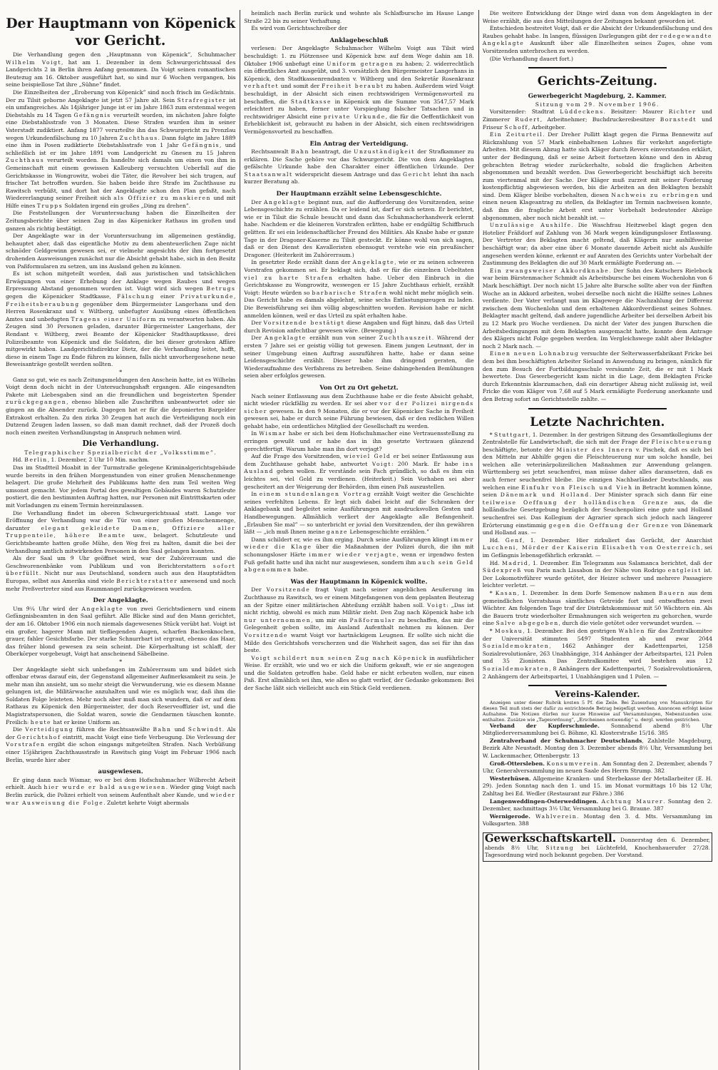Der Hauptmann von Köpenick vor Gericht.
Die Verhandlung gegen den „Hauptmann von Köpenick“, Schuhmacher Wilhelm Voigt, hat am 1. Dezember in dem Schwurgerichtssaal des Landgerichts 2 in Berlin ihren Anfang genommen. Da Voigt seinen romantischen Beutezug am 16. Oktober ausgeführt hat, so sind nur 6 Wochen vergangen, bis seine beispiellose Tat ihre „Sühne“ findet.
Die Einzelheiten der „Eroberung von Köpenick“ sind noch frisch im Gedächtnis. Der zu Tilsit geborne Angeklagte ist jetzt 57 Jahre alt. Sein Strafregister ist ein umfangreiches. Als 14jähriger Junge ist er im Jahre 1863 zum erstenmal wegen Diebstahls zu 14 Tagen Gefängnis verurteilt worden, im nächsten Jahre folgte eine Diebstahlsstrafe von 3 Monaten. Diese Strafen wurden ihm in seiner Vaterstadt zudiktiert. Anfang 1877 verurteilte ihn das Schwurgericht zu Prenzlau wegen Urkundenfälschung zu 10 Jahren Zuchthaus. Dann folgte im Jahre 1889 eine ihm in Posen zudiktierte Diebstahlsstrafe von 1 Jahr Gefängnis, und schließlich ist er im Jahre 1891 vom Landgericht zu Gnesen zu 15 Jahren Zuchthaus verurteilt worden. Es handelte sich damals um einen von ihm in Gemeinschaft mit einem gewissen Kalleuberg versuchten Ueberfall auf die Gerichtskasse in Wongrowitz, wobei die Täter, die Revolver bei sich trugen, auf frischer Tat betroffen wurden. Sie haben beide ihre Strafe im Zuchthause zu Rawitsch verbüßt, und dort hat der Angeklagte schon den Plan gefaßt, nach Wiedererlangung seiner Freiheit sich als Offizier zu maskieren und mit Hilfe eines Trupps Soldaten irgend ein großes „Ding zu drehen“.
Die Feststellungen der Voruntersuchung haben die Einzelheiten der Zeitungsberichte über seinen Zug in das Köpenicker Rathaus im großen und ganzen als richtig bestätigt.
Der Angeklagte war in der Voruntersuchung im allgemeinen geständig, behauptet aber, daß das eigentliche Motiv zu dem abenteuerlichen Zuge nicht schnöder Geldgewinn gewesen sei, er vielmehr angesichts der ihm fortgesetzt drohenden Ausweisungen zunächst nur die Absicht gehabt habe, sich in den Besitz von Paßformularen zu setzen, um ins Ausland gehen zu können.
Es ist schon mitgeteilt worden, daß aus juristischen und tatsächlichen Erwägungen von einer Erhebung der Anklage wegen Raubes und wegen Erpressung Abstand genommen worden ist. Voigt wird sich wegen Betrugs gegen die Köpenicker Stadtkasse, Fälschung einer Privaturkunde, Freiheitsberaubung gegenüber dem Bürgermeister Langerhans und den Herren Rosenkranz und v. Wiltberg, unbefugter Ausübung eines öffentlichen Amtes und unbefugten Tragens einer Uniform zu verantworten haben. Als Zeugen sind 30 Personen geladen, darunter Bürgermeister Langerhans, der Rendant v. Wiltberg, zwei Beamte der Köpenicker Stadthauptkasse, drei Polizeibeamte von Köpenick und die Soldaten, die bei dieser grotesken Affäre mitgewirkt haben. Landgerichtsdirektor Dietz, der die Verhandlung leitet, hofft, diese in einem Tage zu Ende führen zu können, falls nicht unvorhergesehene neue Beweisanträge gestellt werden sollten.
*
Ganz so gut, wie es nach Zeitungsmeldungen den Anschein hatte, ist es Wilhelm Voigt denn doch nicht in der Untersuchungshaft ergangen. Alle eingesandten Pakete mit Liebesgaben sind an die freundlichen und begeisterten Spender zurückgegangen, ebenso blieben alle Zuschriften unbeantwortet oder sie gingen an die Absender zurück. Dagegen hat er für die deponierten Bargelder Extrakost erhalten. Zu den zirka 30 Zeugen hat auch die Verteidigung noch ein Dutzend Zeugen laden lassen, so daß man damit rechnet, daß der Prozeß doch noch einen zweiten Verhandlungstag in Anspruch nehmen wird.
Die Verhandlung.
Telegraphischer Spezialbericht der „Volksstimme“.
Hd. Berlin, 1. Dezember, 2 Uhr 10 Min. nachm.
Das im Stadtteil Moabit in der Turmstraße gelegene Kriminalgerichtsgebäude wurde bereits in den frühen Morgenstunden von einer großen Menschenmenge belagert. Die große Mehrheit des Publikums hatte den zum Teil weiten Weg umsonst gemacht. Vor jedem Portal des gewaltigen Gebäudes waren Schutzleute postiert, die den bestimmten Auftrag hatten, nur Personen mit Eintrittskarten oder mit Vorladungen zu einem Termin hereinzulassen.
Die Verhandlung findet im oberen Schwurgerichtssaal statt. Lange vor Eröffnung der Verhandlung war die Tür von einer großen Menschenmenge, darunter elegant gekleidete Damen, Offiziere aller Truppenteile, höhere Beamte usw., belagert. Schutzleute und Gerichtsbeamte hatten große Mühe, den Weg frei zu halten, damit die bei der Verhandlung amtlich mitwirkenden Personen in den Saal gelangen konnten.
Als der Saal um 9 Uhr geöffnet wird, war der Zuhörerraum und die Geschworenenbänke vom Publikum und von Berichterstattern sofort überfüllt. Nicht nur aus Deutschland, sondern auch aus den Hauptstädten Europas, selbst aus Amerika sind viele Berichterstatter anwesend und noch mehr Preßvertreter sind aus Raummangel zurückgewiesen worden.
Der Angeklagte.
Um 9¼ Uhr wird der Angeklagte von zwei Gerichtsdienern und einem Gefängnisbeamten in den Saal geführt. Alle Blicke sind auf den Mann gerichtet, der am 16. Oktober 1906 ein noch niemals dagewesenes Stück verübt hat. Voigt ist ein großer, hagerer Mann mit tiefliegenden Augen, scharfen Backenknochen, grauer, fahler Gesichtsfarbe. Der starke Schnurrbart ist ergraut, ebenso das Haar, das früher blond gewesen zu sein scheint. Die Körperhaltung ist schlaff, der Oberkörper vorgebeugt, Voigt hat anscheinend Säbelbeine.
*
Der Angeklagte sieht sich unbefangen im Zuhörerraum um und bildet sich offenbar etwas darauf ein, der Gegenstand allgemeiner Aufmerksamkeit zu sein. Je mehr man ihn ansieht, um so mehr steigt die Verwunderung, wie es diesem Manne gelungen ist, die Militärwache anzuhalten und wie es möglich war, daß ihm die Soldaten Folge leisteten. Mehr noch aber muß man sich wundern, daß er auf dem Rathaus zu Köpenick den Bürgermeister, der doch Reserveoffizier ist, und die Magistratspersonen, die Soldat waren, sowie die Gendarmen täuschen konnte. Freilich: heute hat er keine Uniform an.
Die Verteidigung führen die Rechtsanwälte Bahn und Schwindt. Als der Gerichtshof eintritt, macht Voigt eine tiefe Verbeugung. Die Verlesung der Vorstrafen ergibt die schon eingangs mitgeteilten Strafen. Nach Verbüßung einer 15jährigen Zuchthausstrafe in Rawitsch ging Voigt im Februar 1906 nach Berlin, wurde hier aber
ausgewiesen.
Er ging dann nach Wismar, wo er bei dem Hofschuhmacher Wilbrecht Arbeit erhielt. Auch hier wurde er bald ausgewiesen. Wieder ging Voigt nach Berlin zurück, die Polizei erhielt von seinem Aufenthalt aber Kunde, und wieder war Ausweisung die Folge. Zuletzt kehrte Voigt abermals
heimlich nach Berlin zurück und wohnte als Schlafbursche im Hause Lange Straße 22 bis zu seiner Verhaftung.
Es wird vom Gerichtsschreiber der
Anklagebeschluß
verlesen: Der Angeklagte Schuhmacher Wilhelm Voigt aus Tilsit wird beschuldigt: 1. zu Plötzensee und Köpenick bzw. auf dem Wege dahin am 18. Oktober 1906 unbefugt eine Uniform getragen zu haben; 2. widerrechtlich ein öffentliches Amt ausgeübt, und 3. vorsätzlich den Bürgermeister Langerhans in Köpenick, den Stadtkassenrendanten v. Wiltberg und den Sekretär Rosenkranz verhaftet und somit der Freiheit beraubt zu haben. Außerdem wird Voigt beschuldigt, in der Absicht sich einen rechtswidrigen Vermögensvorteil zu beschaffen, die Stadtkasse in Köpenick um die Summe von 3547,57 Mark erleichtert zu haben, ferner unter Vorspieglung falscher Tatsachen und in rechtswidriger Absicht eine private Urkunde, die für die Oeffentlichkeit von Erheblichkeit ist, gebraucht zu haben in der Absicht, sich einen rechtswidrigen Vermögensvorteil zu beschaffen.
Ein Antrag der Verteidigung.
Rechtsanwalt Bahn beantragt, die Unzuständigkeit der Strafkammer zu erklären. Die Sache gehöre vor das Schwurgericht. Die von dem Angeklagten gefälschte Urkunde habe den Charakter einer öffentlichen Urkunde. Der Staatsanwalt widerspricht diesem Antrage und das Gericht lehnt ihn nach kurzer Beratung ab.
Der Hauptmann erzählt seine Lebensgeschichte.
Der Angeklagte beginnt nun, auf die Aufforderung des Vorsitzenden, seine Lebensgeschichte zu erzählen. Da er leidend ist, darf er sich setzen. Er berichtet, wie er in Tilsit die Schule besucht und dann das Schuhmacherhandwerk erlernt habe. Nachdem er die kleineren Vorstrafen erlitten, habe er endgültig Schiffbruch gelitten. Er sei ein leidenschaftlicher Freund des Militärs. Als Knabe habe er ganze Tage in der Dragoner-Kaserne zu Tilsit gesteckt. Er könne wohl von sich sagen, daß er den Dienst des Kavalleristen ebensogut verstehe wie ein preußischer Dragoner. (Heiterkeit im Zuhörerraum.)
In gesetzter Rede erzählt dann der Angeklagte, wie er zu seinen schweren Vorstrafen gekommen sei. Er beklagt sich, daß er für die einzelnen Uebeltaten viel zu harte Strafen erhalten habe. Ueber den Einbruch in die Gerichtskasse zu Wongrowitz, weswegen er 15 Jahre Zuchthaus erhielt, erzählt Voigt: Heute würden so barbarische Strafen wohl nicht mehr möglich sein. Das Gericht habe es damals abgelehnt, seine sechs Entlastungszeugen zu laden. Die Beweisführung sei ihm völlig abgeschnitten worden. Revision habe er nicht anmelden können, weil er das Urteil zu spät erhalten habe.
Der Vorsitzende bestätigt diese Angaben und fügt hinzu, daß das Urteil durch Revision anfechtbar gewesen wäre. (Bewegung.)
Der Angeklagte erzählt nun von seiner Zuchthauszeit. Während der ersten 7 Jahre sei er geistig völlig tot gewesen. Einem jungen Leutnant, der in seiner Umgebung einen Auftrag auszuführen hatte, habe er dann seine Leidensgeschichte erzählt. Dieser habe ihm dringend geraten, die Wiederaufnahme des Verfahrens zu betreiben. Seine dahingehenden Bemühungen seien aber erfolglos gewesen.
Von Ort zu Ort gehetzt.
Nach seiner Entlassung aus dem Zuchthause habe er die feste Absicht gehabt, nicht wieder rückfällig zu werden. Er sei aber vor der Polizei nirgends sicher gewesen. In den 9 Monaten, die er vor der Köpenicker Sache in Freiheit gewesen sei, habe er durch seine Führung bewiesen, daß er den redlichen Willen gehabt habe, ein ordentliches Mitglied der Gesellschaft zu werden.
In Wismar habe er sich bei dem Hofschuhmacher eine Vertrauensstellung zu erringen gewußt und er habe das in ihn gesetzte Vertrauen glänzend gerechtfertigt. Warum habe man ihn dort verjagt?
Auf die Frage des Vorsitzenden, wieviel Geld er bei seiner Entlassung aus dem Zuchthause gehabt habe, antwortet Voigt: 200 Mark. Er habe ins Ausland gehen wollen. Er verstände sein Fach gründlich, so daß es ihm ein leichtes sei, viel Geld zu verdienen. (Heiterkeit.) Sein Vorhaben sei aber gescheitert an der Weigerung der Behörden, ihm einen Paß auszustellen.
In einem stundenlangen Vortrag erzählt Voigt weiter die Geschichte seines verfehlten Lebens. Er legt sich dabei leicht auf die Schranken der Anklagebank und begleitet seine Ausführungen mit ausdrucksvollen Gesten und Handbewegungen. Allmählich verliert der Angeklagte alle Befangenheit. „Erlauben Sie mal“ — so unterbricht er jovial den Vorsitzenden, der ihn gewähren läßt — „ich muß Ihnen meine ganze Lebensgeschichte erzählen.“
Dann schildert er, wie es ihm erging. Durch seine Ausführungen klingt immer wieder die Klage über die Maßnahmen der Polizei durch, die ihn mit schonungsloser Härte immer wieder verjagte, wenn er irgendwo festen Fuß gefaßt hatte und ihn nicht nur ausgewiesen, sondern ihm auch sein Geld abgenommen habe.
Was der Hauptmann in Köpenick wollte.
Der Vorsitzende fragt Voigt nach seiner angeblichen Aeußerung im Zuchthause zu Rawitsch, wo er einem Mitgefangenen von dem geplanten Beutezug an der Spitze einer militärischen Abteilung erzählt haben soll. Voigt: „Das ist nicht richtig, obwohl es mich zum Militär zieht. Den Zug nach Köpenick habe ich nur unternommen, um mir ein Paßformular zu beschaffen, das mir die Gelegenheit geben sollte, im Ausland Aufenthalt nehmen zu können. Der Vorsitzende warnt Voigt vor hartnäckigem Leugnen. Er sollte sich nicht die Milde des Gerichtshofs verscherzen und die Wahrheit sagen, das sei für ihn das beste.
Voigt schildert nun seinen Zug nach Köpenick in ausführlicher Weise. Er erzählt, wie und wo er sich die Uniform gekauft, wie er sie angezogen und die Soldaten getroffen habe. Geld habe er nicht erbeuten wollen, nur einen Paß. Erst allmählich sei ihm, wie alles so glatt verlief, der Gedanke gekommen: Bei der Sache läßt sich vielleicht auch ein Stück Geld verdienen.
Die weitere Entwicklung der Dinge wird dann von dem Angeklagten in der Weise erzählt, die aus den Mitteilungen der Zeitungen bekannt geworden ist.
Entschieden bestreitet Voigt, daß er die Absicht der Urkundenfälschung und des Raubes gehabt habe. In langen, flüssigen Darlegungen gibt der redegewandte Angeklagte Auskunft über alle Einzelheiten seines Zuges, ohne vom Vorsitzenden unterbrochen zu werden.
(Die Verhandlung dauert fort.)
Gerichts-Zeitung.
Gewerbegericht Magdeburg, 2. Kammer.
Sitzung vom 29. November 1906.
Vorsitzender: Stadtrat Lüddeckens. Beisitzer: Maurer Richter und Zimmerer Rudert, Arbeitnehmer; Buchdruckereibesitzer Bornstedt und Friseur Schoff, Arbeitgeber.
Ein Zeiturteil. Der Dreher Pollitt klagt gegen die Firma Bennewitz auf Rückzahlung von 57 Mark einbehaltenen Lohnes für verkehrt angefertigte Arbeiten. Mit diesem Abzug hatte sich Kläger durch Revers einverstanden erklärt, unter der Bedingung, daß er seine Arbeit fortsetzen könne und den in Abzug gebrachten Betrag wieder zurückerhalte, sobald die fraglichen Arbeiten abgenommen und bezahlt werden. Das Gewerbegericht beschäftigt sich bereits zum viertenmal mit der Sache. Der Kläger muß zurzeit mit seiner Forderung kostenpflichtig abgewiesen werden, bis die Arbeiten an den Beklagten bezahlt sind. Dem Kläger bleibe vorbehalten, diesen Nachweis zu erbringen und einen neuen Klageantrag zu stellen, da Beklagter im Termin nachweisen konnte, daß ihm die fragliche Arbeit erst unter Vorbehalt bedeutender Abzüge abgenommen, aber noch nicht bezahlt ist. —
Unzulässige Aushilfe. Die Waschfrau Heitzwebel klagt gegen den Hotelier Fräßdorf auf Zahlung von 36 Mark wegen kündigungsloser Entlassung. Der Vertreter des Beklagten macht geltend, daß Klägerin nur aushilfsweise beschäftigt war; da aber eine über 6 Monate dauernde Arbeit nicht als Aushilfe angesehen werden könne, erkennt er auf Anraten des Gerichts unter Vorbehalt der Zustimmung des Beklagten die auf 30 Mark ermäßigte Forderung an. —
Ein zwangsweiser Akkordknabe. Der Sohn des Kutschers Rielebock war beim Bürstenmacher Schmidt als Arbeitsbursche bei einem Wochenlohn von 6 Mark beschäftigt. Der noch nicht 15 Jahre alte Bursche sollte aber von der fünften Woche an in Akkord arbeiten, wobei derselbe noch nicht die Hälfte seines Lohnes verdiente. Der Vater verlangt nun im Klagewege die Nachzahlung der Differenz zwischen dem Wochenlohn und dem erhaltenen Akkordverdienst seines Sohnes. Beklagter macht geltend, daß andere jugendliche Arbeiter bei derselben Arbeit bis zu 12 Mark pro Woche verdienen. Da nicht der Vater des jungen Burschen die Arbeitsbedingungen mit dem Beklagten ausgemacht hatte, konnte dem Antrage des Klägers nicht Folge gegeben werden. Im Vergleichswege zahlt aber Beklagter noch 2 Mark nach. —
Einen neuen Lohnabzug versuchte der Selterwasserfabrikant Fricke bei dem bei ihm beschäftigten Arbeiter Sieland in Anwendung zu bringen, nämlich für den zum Besuch der Fortbildungsschule versäumte Zeit, die er mit 1 Mark bewertete. Das Gewerbegericht kam nicht in die Lage, dem Beklagten Fricke durch Erkenntnis klarzumachen, daß ein derartiger Abzug nicht zulässig ist, weil Fricke die vom Kläger von 7,68 auf 5 Mark ermäßigte Forderung anerkannte und den Betrag sofort an Gerichtsstelle zahlte. —
Letzte Nachrichten.
* Stuttgart, 1. Dezember. In der gestrigen Sitzung des Gesamtkollegiums der Zentralstelle für Landwirtschaft, die sich mit der Frage der Fleischteuerung beschäftigte, betonte der Minister des Innern v. Pischek, daß es sich bei den Mitteln zur Abhilfe gegen die Fleischteuerung nur um solche handle, bei welchen alle veterinärpolizeilichen Maßnahmen zur Anwendung gelangen. Württemberg sei jetzt seuchenfrei, man müsse daher alles daransetzen, daß es auch ferner seuchenfrei bleibe. Die einzigen Nachbarländer Deutschlands, aus welchen eine Einfuhr von Fleisch und Vieh in Betracht kommen könne, seien Dänemark und Holland. Der Minister sprach sich dann für eine teilweise Oeffnung der holländischen Grenze aus, da die holländische Gesetzgebung bezüglich der Seuchenpolizei eine gute und Holland seuchenfrei sei. Das Kollegium der Agrarier sprach sich jedoch nach längerer Erörterung einstimmig gegen die Oeffnung der Grenze von Dänemark und Holland aus. —
Hd. Genf, 1. Dezember. Hier zirkuliert das Gerücht, der Anarchist Luccheni, Mörder der Kaiserin Elisabeth von Oesterreich, sei im Gefängnis lebensgefährlich erkrankt. —
Hd. Madrid, 1. Dezember. Ein Telegramm aus Salamanca berichtet, daß der Südexpreß von Paris nach Lissabon in der Nähe von Rodrigo entgleist ist. Der Lokomotivführer wurde getötet, der Heizer schwer und mehrere Passagiere leichter verletzt. —
* Kasan, 1. Dezember. In dem Dorfe Semenow nahmen Bauern aus dem gemeindlichen Vorratshaus sämtliches Getreide fort und entwaffneten zwei Wächter. Am folgenden Tage traf der Distriktskommissar mit 50 Wächtern ein. Als die Bauern trotz wiederholter Ermahnungen sich weigerten zu gehorchen, wurde eine Salve abgegeben, durch die viele getötet oder verwundet wurden. —
* Moskau, 1. Dezember. Bei den gestrigen Wahlen für das Zentralkomitee der Universität stimmten 5497 Studenten ab und zwar 2044 Sozialdemokraten, 1462 Anhänger der Kadettenpartei, 1258 Sozialrevolutionäre, 263 Unabhängige, 314 Anhänger der Arbeitspartei, 121 Polen und 35 Zionisten. Das Zentralkomitee wird bestehen aus 12 Sozialdemokraten, 8 Anhängern der Kadettenpartei, 7 Sozialrevolutionären, 2 Anhängern der Arbeitspartei, 1 Unabhängigen und 1 Polen. —
Vereins-Kalender.
Anzeigen unter dieser Rubrik kosten 5 Pf. die Zeile. Bei Zusendung von Manuskripten für diesen Teil muß stets der dafür zu entrichtende Betrag beigefügt werden. Annoncen erfolgt keine Aufnahme. Die Notizen dürfen nur kurze Hinweise auf Versammlungen, Nebenstunden usw. enthalten. Zusätze wie „Tagesordnung“, „Erscheinen notwendig“ u. dergl. werden gestrichen.
Verband der Kupferschmiede. Sonnabend abend 8½ Uhr Mitgliederversammlung bei G. Böhme, Kl. Klosterstraße 15/16. 385
Zentralverband der Schuhmacher Deutschlands, Zahlstelle Magdeburg, Bezirk Alte Neustadt. Montag den 3. Dezember abends 8½ Uhr, Versammlung bei W. Lackenmacher, Ottenbergstr. 13
Groß-Ottersleben. Konsumverein. Am Sonntag den 2. Dezember, abends 7 Uhr, Generalversammlung im neuen Saale des Herrn Strump. 382
Westerhüsen. Allgemeine Kranken- und Sterbekasse der Metallarbeiter (E. H. 29). Jeden Sonntag nach den 1. und 15. im Monat vormittags 10 bis 12 Uhr, Zahltag bei Ed. Wedler (Restaurant zur Fähre.) 386
Langenweddingen-Osterweddingen. Achtung Maurer. Sonntag den 2. Dezember, nachmittags 3½ Uhr, Versammlung bei G. Braune. 387
Wernigerode. Wahlverein. Montag den 3. d. Mts. Versammlung im Volksgarten. 388
Gewerkschaftskartell. Donnerstag den 6. Dezember, abends 8½ Uhr, Sitzung bei Lüchtefeld, Knochenhauerufer 27/28. Tagesordnung wird noch bekannt gegeben. Der Vorstand.